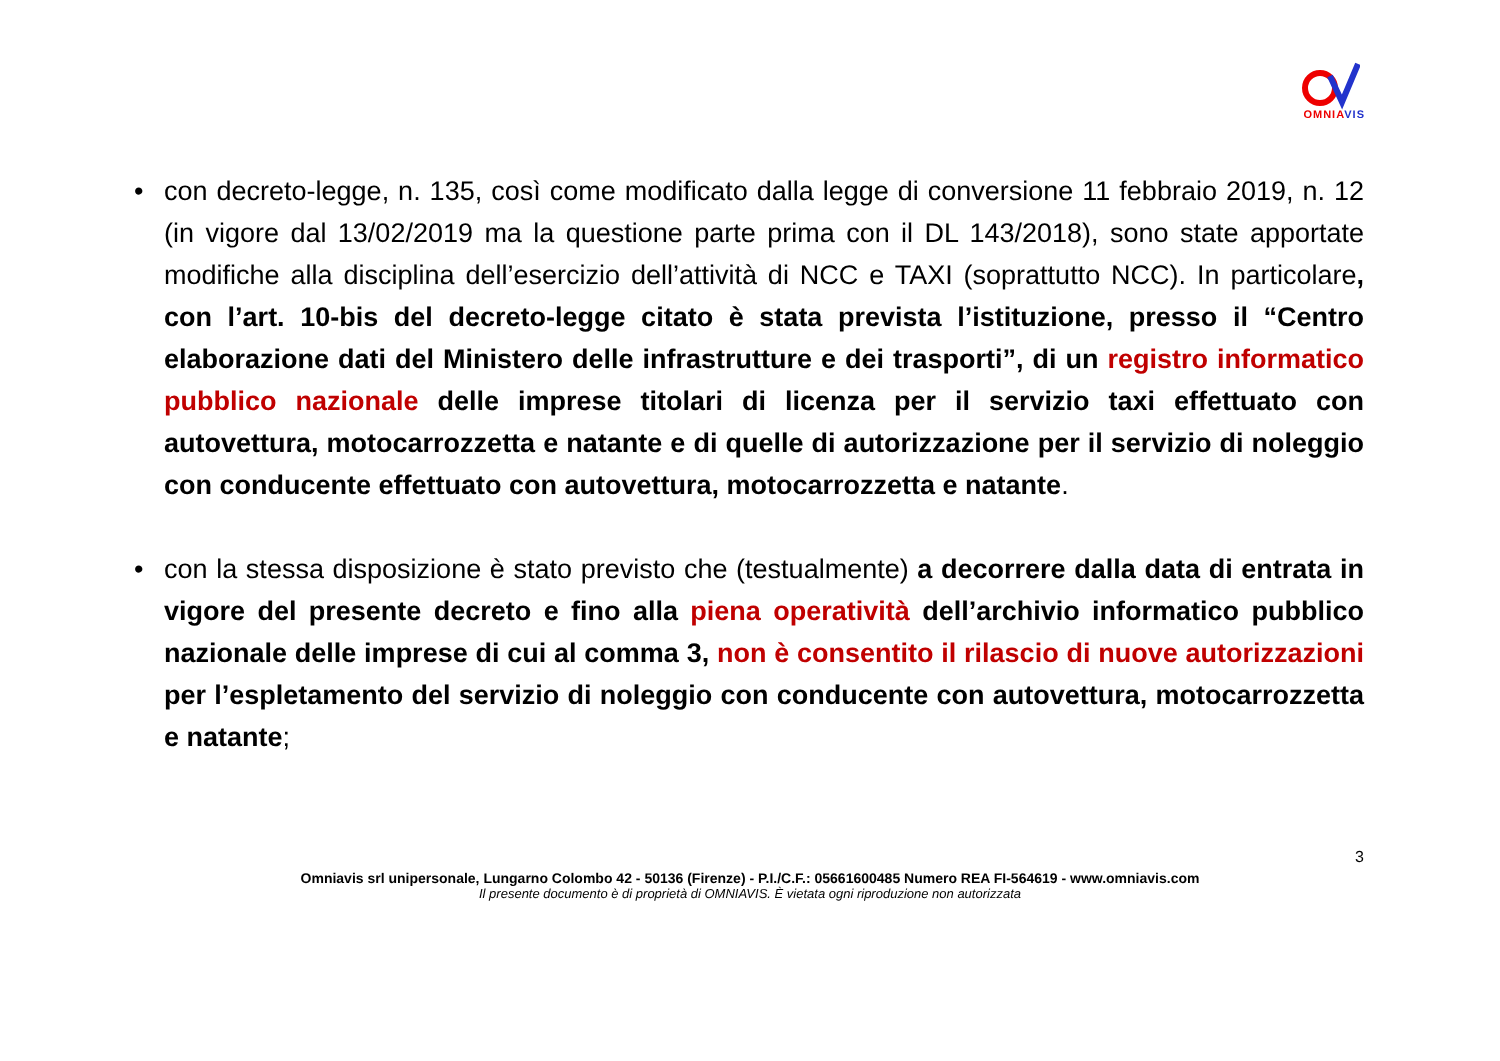OMNIA VIS
• con decreto-legge, n. 135, così come modificato dalla legge di conversione 11 febbraio 2019, n. 12 (in vigore dal 13/02/2019 ma la questione parte prima con il DL 143/2018), sono state apportate modifiche alla disciplina dell’esercizio dell’attività di NCC e TAXI (soprattutto NCC). In particolare, con l’art. 10-bis del decreto-legge citato è stata prevista l’istituzione, presso il “Centro elaborazione dati del Ministero delle infrastrutture e dei trasporti”, di un registro informatico pubblico nazionale delle imprese titolari di licenza per il servizio taxi effettuato con autovettura, motocarrozzetta e natante e di quelle di autorizzazione per il servizio di noleggio con conducente effettuato con autovettura, motocarrozzetta e natante.
• con la stessa disposizione è stato previsto che (testualmente) a decorrere dalla data di entrata in vigore del presente decreto e fino alla piena operatività dell’archivio informatico pubblico nazionale delle imprese di cui al comma 3, non è consentito il rilascio di nuove autorizzazioni per l’espletamento del servizio di noleggio con conducente con autovettura, motocarrozzetta e natante;
3
Omniavis srl unipersonale, Lungarno Colombo 42 - 50136 (Firenze) - P.I./C.F.: 05661600485 Numero REA FI-564619 - www.omniavis.com
Il presente documento è di proprietà di OMNIAVIS. È vietata ogni riproduzione non autorizzata